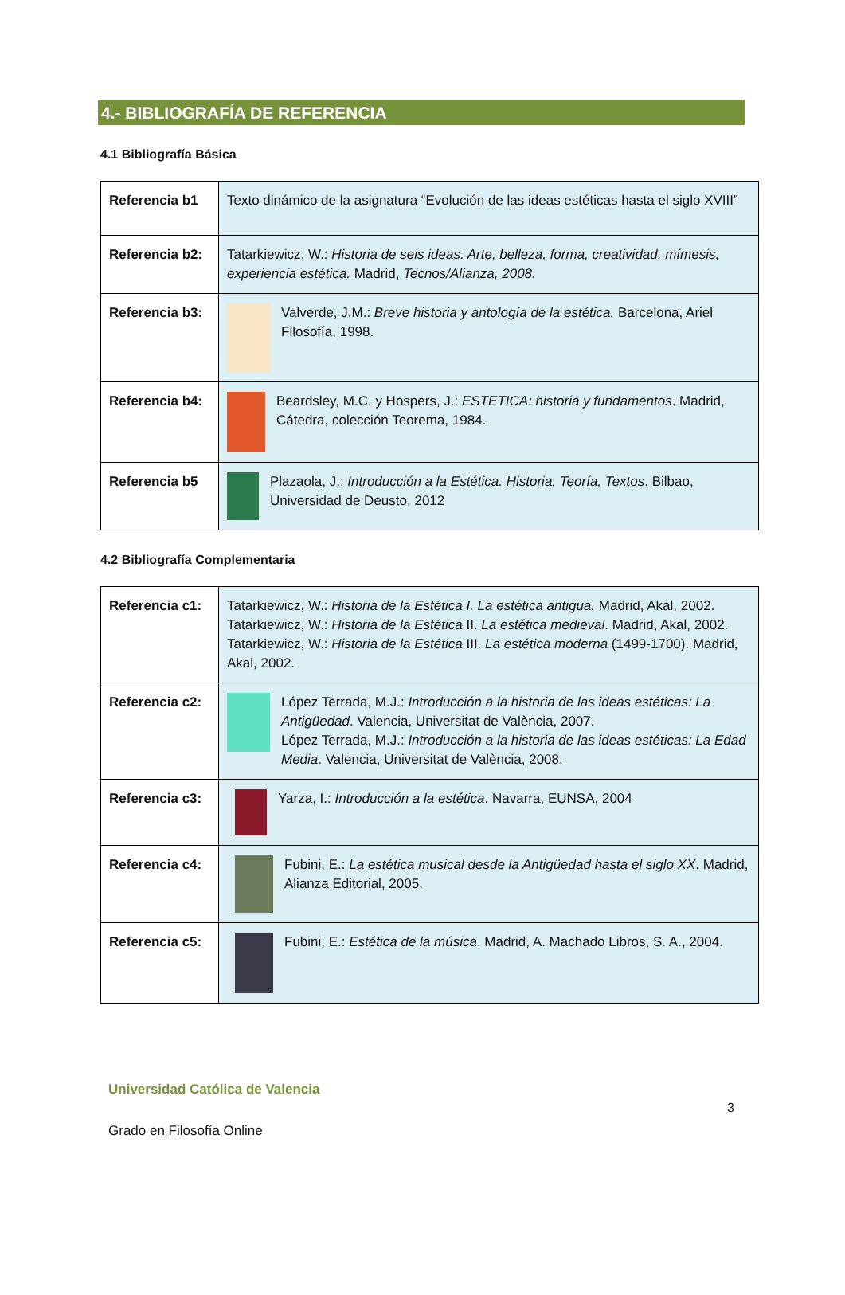4.- BIBLIOGRAFÍA DE REFERENCIA
4.1 Bibliografía Básica
| Referencia b1 | Texto dinámico de la asignatura “Evolución de las ideas estéticas hasta el siglo XVIII” |
| Referencia b2: | Tatarkiewicz, W.: Historia de seis ideas. Arte, belleza, forma, creatividad, mímesis, experiencia estética. Madrid, Tecnos/Alianza, 2008. |
| Referencia b3: | Valverde, J.M.: Breve historia y antología de la estética. Barcelona, Ariel Filosofía, 1998. |
| Referencia b4: | Beardsley, M.C. y Hospers, J.: ESTETICA: historia y fundamentos . Madrid, Cátedra, colección Teorema, 1984. |
| Referencia b5 | Plazaola, J.: Introducción a la Estética. Historia, Teoría, Textos . Bilbao, Universidad de Deusto, 2012 |
4.2 Bibliografía Complementaria
| Referencia c1: | Tatarkiewicz, W.: Historia de la Estética I. La estética antigua. Madrid, Akal, 2002. Tatarkiewicz, W.: Historia de la Estética II. La estética medieval . Madrid, Akal, 2002. Tatarkiewicz, W.: Historia de la Estética III. La estética moderna (1499-1700). Madrid, Akal, 2002. |
| Referencia c2: | López Terrada, M.J.: Introducción a la historia de las ideas estéticas: La Antigüedad . Valencia, Universitat de València, 2007. López Terrada, M.J.: Introducción a la historia de las ideas estéticas: La Edad Media . Valencia, Universitat de València, 2008. |
| Referencia c3: | Yarza, I.: Introducción a la estética . Navarra, EUNSA, 2004 |
| Referencia c4: | Fubini, E.: La estética musical desde la Antigüedad hasta el siglo XX . Madrid, Alianza Editorial, 2005. |
| Referencia c5: | Fubini, E.: Estética de la música . Madrid, A. Machado Libros, S. A., 2004. |
Universidad Católica de Valencia
3
Grado en Filosofía Online